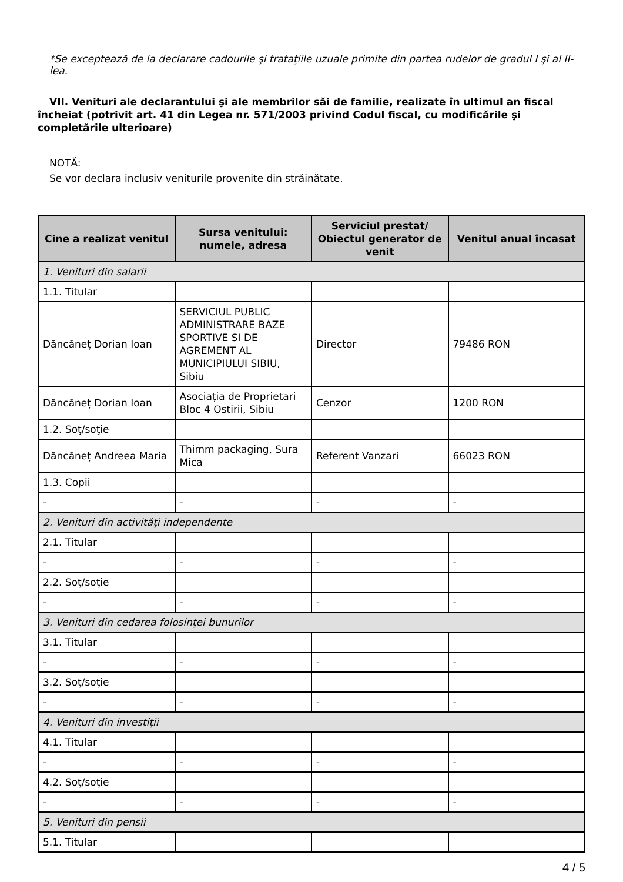*Se exceptează de la declarare cadourile şi trataţiile uzuale primite din partea rudelor de gradul I şi al II-lea.
VII. Venituri ale declarantului şi ale membrilor săi de familie, realizate în ultimul an fiscal încheiat (potrivit art. 41 din Legea nr. 571/2003 privind Codul fiscal, cu modificările şi completările ulterioare)
NOTĂ:
Se vor declara inclusiv veniturile provenite din străinătate.
| Cine a realizat venitul | Sursa venitului: numele, adresa | Serviciul prestat/ Obiectul generator de venit | Venitul anual încasat |
| --- | --- | --- | --- |
| 1. Venituri din salarii | | | |
| 1.1. Titular | | | |
| Dăncăneț Dorian Ioan | SERVICIUL PUBLIC ADMINISTRARE BAZE SPORTIVE SI DE AGREMENT AL MUNICIPIULUI SIBIU, Sibiu | Director | 79486 RON |
| Dăncăneț Dorian Ioan | Asociația de Proprietari Bloc 4 Ostirii, Sibiu | Cenzor | 1200 RON |
| 1.2. Soţ/soţie | | | |
| Dăncăneț Andreea Maria | Thimm packaging, Sura Mica | Referent Vanzari | 66023 RON |
| 1.3. Copii | | | |
| - | - | - | - |
| 2. Venituri din activităţi independente | | | |
| 2.1. Titular | | | |
| - | - | - | - |
| 2.2. Soţ/soţie | | | |
| - | - | - | - |
| 3. Venituri din cedarea folosinţei bunurilor | | | |
| 3.1. Titular | | | |
| - | - | - | - |
| 3.2. Soţ/soţie | | | |
| - | - | - | - |
| 4. Venituri din investiţii | | | |
| 4.1. Titular | | | |
| - | - | - | - |
| 4.2. Soţ/soţie | | | |
| - | - | - | - |
| 5. Venituri din pensii | | | |
| 5.1. Titular | | | |
4 / 5